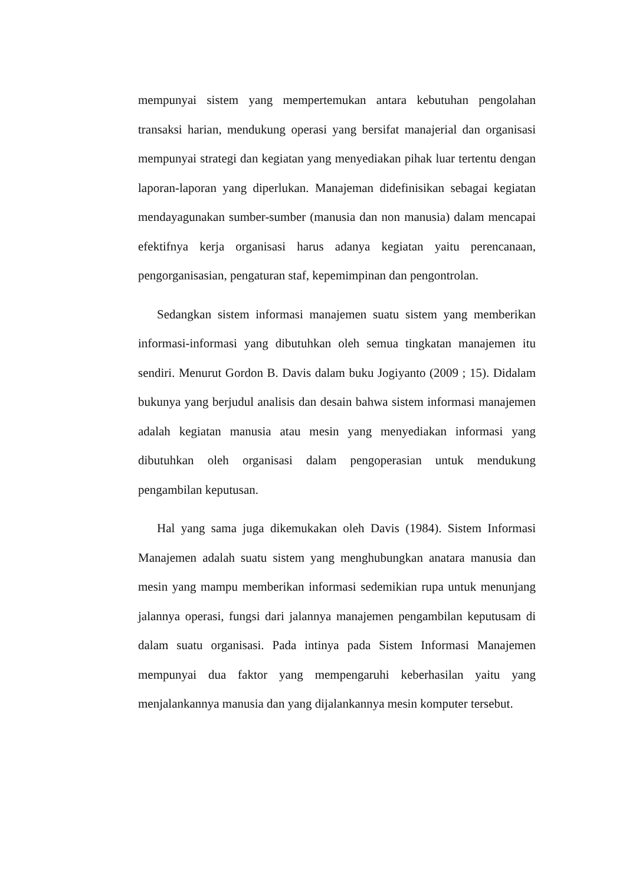mempunyai sistem yang mempertemukan antara kebutuhan pengolahan transaksi harian, mendukung operasi yang bersifat manajerial dan organisasi mempunyai strategi dan kegiatan yang menyediakan pihak luar tertentu dengan laporan-laporan yang diperlukan. Manajeman didefinisikan sebagai kegiatan mendayagunakan sumber-sumber (manusia dan non manusia) dalam mencapai efektifnya kerja organisasi harus adanya kegiatan yaitu perencanaan, pengorganisasian, pengaturan staf, kepemimpinan dan pengontrolan.
Sedangkan sistem informasi manajemen suatu sistem yang memberikan informasi-informasi yang dibutuhkan oleh semua tingkatan manajemen itu sendiri. Menurut Gordon B. Davis dalam buku Jogiyanto (2009 ; 15). Didalam bukunya yang berjudul analisis dan desain bahwa sistem informasi manajemen adalah kegiatan manusia atau mesin yang menyediakan informasi yang dibutuhkan oleh organisasi dalam pengoperasian untuk mendukung pengambilan keputusan.
Hal yang sama juga dikemukakan oleh Davis (1984). Sistem Informasi Manajemen adalah suatu sistem yang menghubungkan anatara manusia dan mesin yang mampu memberikan informasi sedemikian rupa untuk menunjang jalannya operasi, fungsi dari jalannya manajemen pengambilan keputusam di dalam suatu organisasi. Pada intinya pada Sistem Informasi Manajemen mempunyai dua faktor yang mempengaruhi keberhasilan yaitu yang menjalankannya manusia dan yang dijalankannya mesin komputer tersebut.